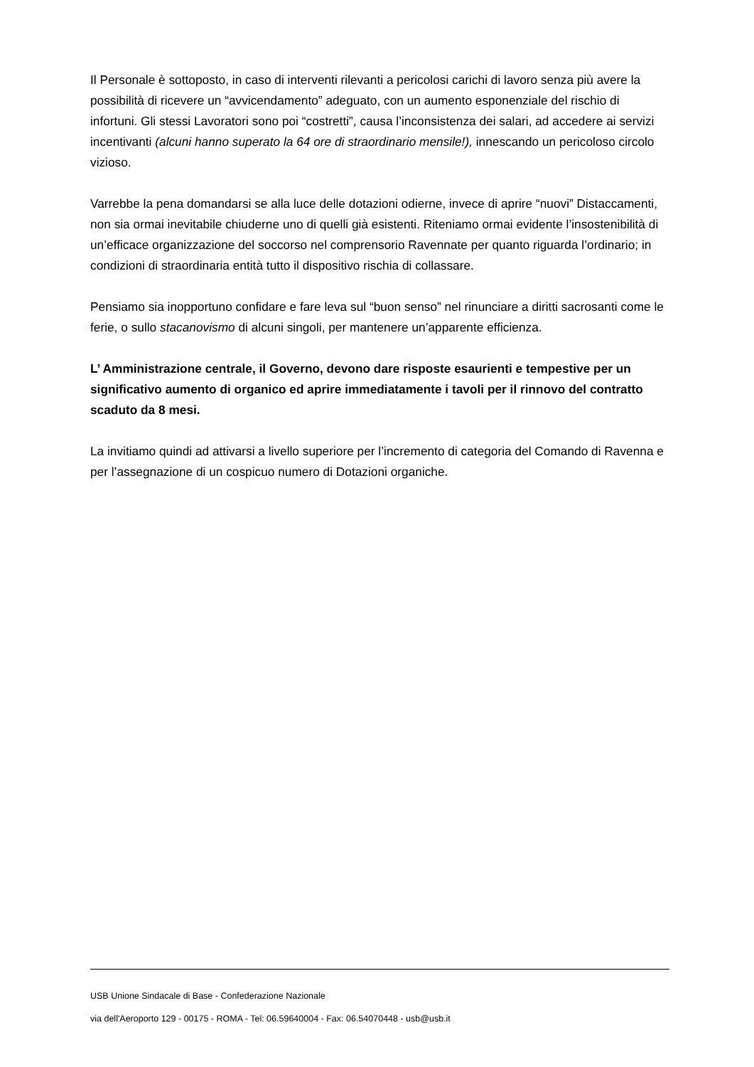Il Personale è sottoposto, in caso di interventi rilevanti a pericolosi carichi di lavoro senza più avere la possibilità di ricevere un “avvicendamento” adeguato, con un aumento esponenziale del rischio di infortuni. Gli stessi Lavoratori sono poi “costretti”, causa l’inconsistenza dei salari, ad accedere ai servizi incentivanti (alcuni hanno superato la 64 ore di straordinario mensile!), innescando un pericoloso circolo vizioso.
Varrebbe la pena domandarsi se alla luce delle dotazioni odierne, invece di aprire “nuovi” Distaccamenti, non sia ormai inevitabile chiuderne uno di quelli già esistenti. Riteniamo ormai evidente l’insostenibilità di un’efficace organizzazione del soccorso nel comprensorio Ravennate per quanto riguarda l’ordinario; in condizioni di straordinaria entità tutto il dispositivo rischia di collassare.
Pensiamo sia inopportuno confidare e fare leva sul “buon senso” nel rinunciare a diritti sacrosanti come le ferie, o sullo stacanovismo di alcuni singoli, per mantenere un’apparente efficienza.
L’ Amministrazione centrale, il Governo, devono dare risposte esaurienti e tempestive per un significativo aumento di organico ed aprire immediatamente i tavoli per il rinnovo del contratto scaduto da 8 mesi.
La invitiamo quindi ad attivarsi a livello superiore per l’incremento di categoria del Comando di Ravenna e per l’assegnazione di un cospicuo numero di Dotazioni organiche.
USB Unione Sindacale di Base - Confederazione Nazionale
via dell'Aeroporto 129 - 00175 - ROMA - Tel: 06.59640004 - Fax: 06.54070448 - usb@usb.it